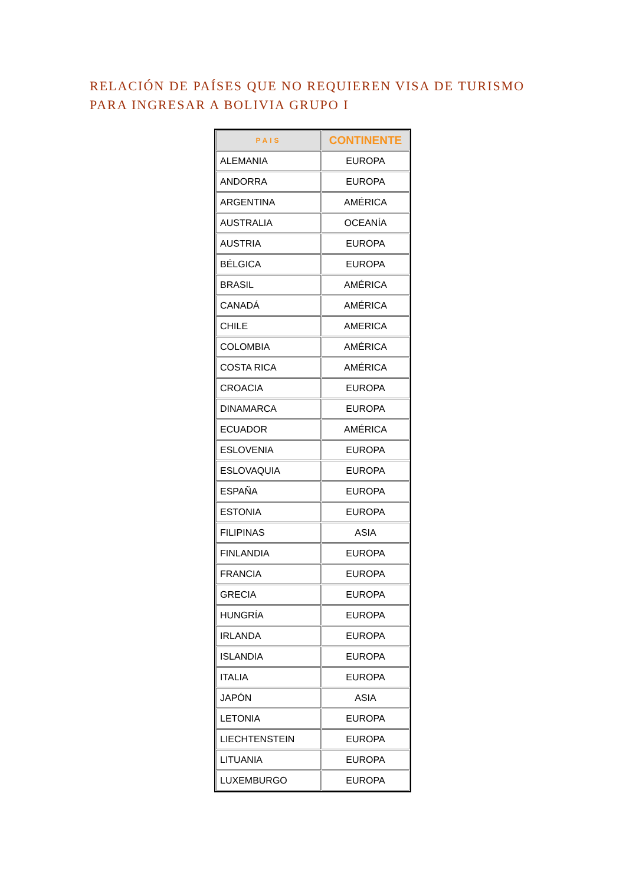RELACIÓN DE PAÍSES QUE NO REQUIEREN VISA DE TURISMO
PARA INGRESAR A BOLIVIA GRUPO I
| PAIS | CONTINENTE |
| --- | --- |
| ALEMANIA | EUROPA |
| ANDORRA | EUROPA |
| ARGENTINA | AMÉRICA |
| AUSTRALIA | OCEANÍA |
| AUSTRIA | EUROPA |
| BÉLGICA | EUROPA |
| BRASIL | AMÉRICA |
| CANADÁ | AMÉRICA |
| CHILE | AMERICA |
| COLOMBIA | AMÉRICA |
| COSTA RICA | AMÉRICA |
| CROACIA | EUROPA |
| DINAMARCA | EUROPA |
| ECUADOR | AMÉRICA |
| ESLOVENIA | EUROPA |
| ESLOVAQUIA | EUROPA |
| ESPAÑA | EUROPA |
| ESTONIA | EUROPA |
| FILIPINAS | ASIA |
| FINLANDIA | EUROPA |
| FRANCIA | EUROPA |
| GRECIA | EUROPA |
| HUNGRÍA | EUROPA |
| IRLANDA | EUROPA |
| ISLANDIA | EUROPA |
| ITALIA | EUROPA |
| JAPÓN | ASIA |
| LETONIA | EUROPA |
| LIECHTENSTEIN | EUROPA |
| LITUANIA | EUROPA |
| LUXEMBURGO | EUROPA |